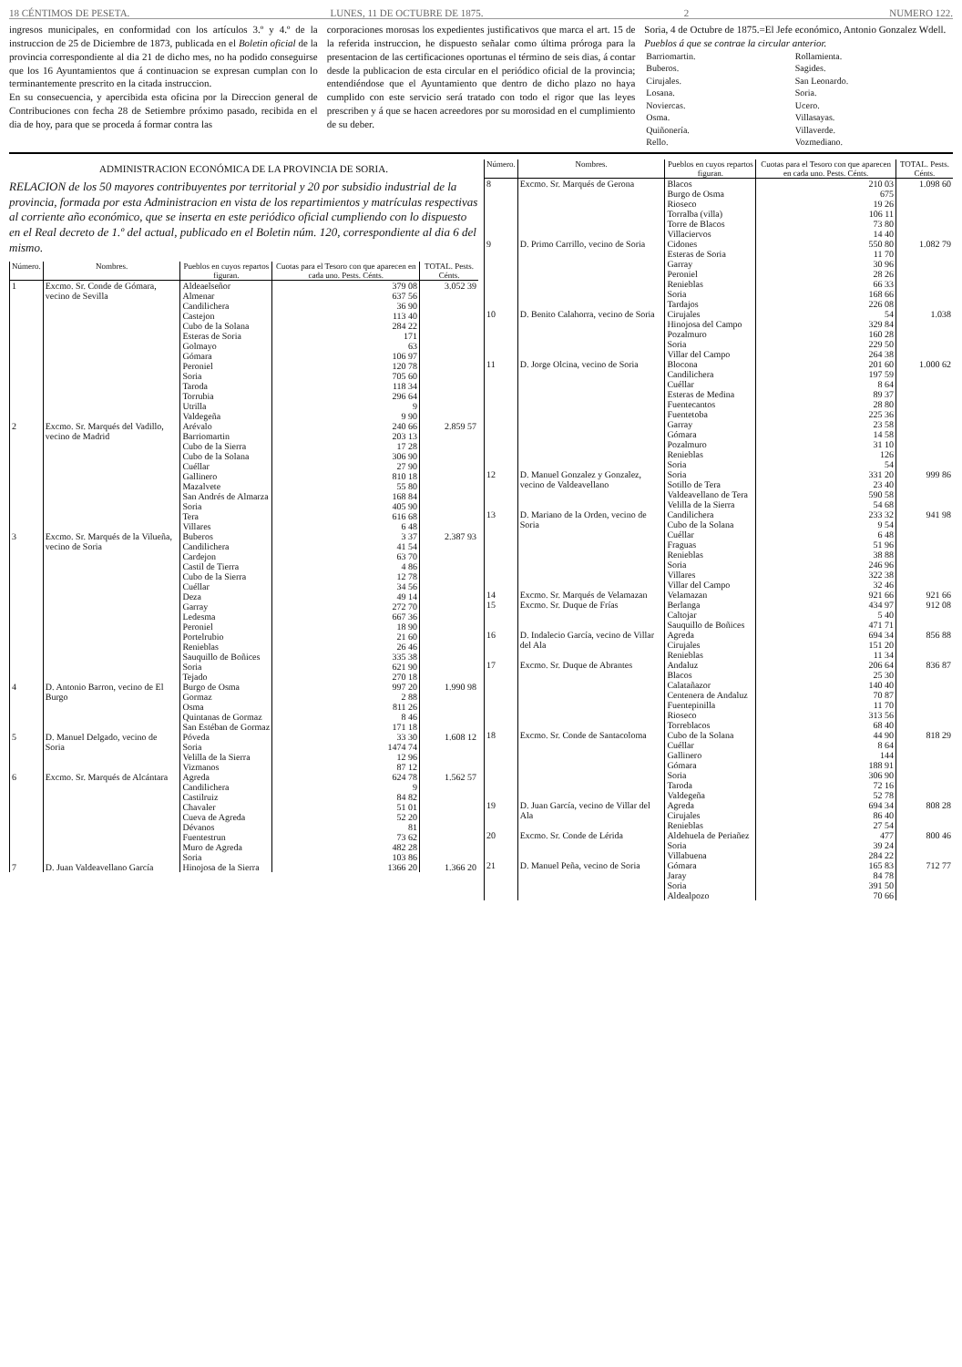18 CÉNTIMOS DE PESETA. LUNES, 11 DE OCTUBRE DE 1875. 2 NUMERO 122.
ingresos municipales, en conformidad con los artículos 3.º y 4.º de la instruccion de 25 de Diciembre de 1873, publicada en el Boletin oficial de la provincia correspondiente al dia 21 de dicho mes, no ha podido conseguirse que los 16 Ayuntamientos que á continuacion se expresan cumplan con lo terminantemente prescrito en la citada instruccion.
En su consecuencia, y apercibida esta oficina por la Direccion general de Contribuciones con fecha 28 de Setiembre próximo pasado, recibida en el dia de hoy, para que se proceda á formar contra las
corporaciones morosas los expedientes justificativos que marca el art. 15 de la referida instruccion, he dispuesto señalar como última próroga para la presentacion de las certificaciones oportunas el término de seis dias, á contar desde la publicacion de esta circular en el periódico oficial de la provincia; entendiéndose que el Ayuntamiento que dentro de dicho plazo no haya cumplido con este servicio será tratado con todo el rigor que las leyes prescriben y á que se hacen acreedores por su morosidad en el cumplimiento de su deber.
Soria, 4 de Octubre de 1875.=El Jefe económico, Antonio Gonzalez Wdell.
Pueblos á que se contrae la circular anterior.
| Barriomartin. Buberos. Cirujales. Losana. Noviercas. Osma. Quiñonería. Rello. | Rollamienta. Sagides. San Leonardo. Soria. Ucero. Villasayas. Villaverde. Vozmediano. |
ADMINISTRACION ECONÓMICA DE LA PROVINCIA DE SORIA.
RELACION de los 50 mayores contribuyentes por territorial y 20 por subsidio industrial de la provincia, formada por esta Administracion en vista de los repartimientos y matrículas respectivas al corriente año económico, que se inserta en este periódico oficial cumpliendo con lo dispuesto en el Real decreto de 1.º del actual, publicado en el Boletin núm. 120, correspondiente al dia 6 del mismo.
| Número. | Nombres. | Pueblos en cuyos repartos figuran. | Cuotas para el Tesoro con que aparecen en cada uno. Pests. Cénts. | TOTAL. Pests. Cénts. |
| --- | --- | --- | --- | --- |
| 1 | Excmo. Sr. Conde de Gómara, vecino de Sevilla | Aldeaelseñor Almenar Candilichera Castejon Cubo de la Solana Esteras de Soria Golmayo Gómara Peroniel Soria Taroda Torrubia Utrilla Valdegeña | 379 08 637 56 36 90 113 40 284 22 171 63 106 97 120 78 705 60 118 34 296 64 9 9 90 | 3.052 39 |
| 2 | Excmo. Sr. Marqués del Vadillo, vecino de Madrid | Arévalo Barriomartin Cubo de la Sierra Cubo de la Solana Cuéllar Gallinero Mazalvete San Andrés de Almarza Soria Tera Villares | 240 66 203 13 17 28 306 90 27 90 810 18 55 80 168 84 405 90 616 68 6 48 | 2.859 57 |
| 3 | Excmo. Sr. Marqués de la Vilueña, vecino de Soria | Buberos Candilichera Cardejon Castil de Tierra Cubo de la Sierra Cuéllar Deza Garray Ledesma Peroniel Portelrubio Renieblas Sauquillo de Boñices Soria Tejado | 3 37 41 54 63 70 4 86 12 78 34 56 49 14 272 70 667 36 18 90 21 60 26 46 335 38 621 90 270 18 | 2.387 93 |
| 4 | D. Antonio Barron, vecino de El Burgo | Burgo de Osma Gormaz Osma Quintanas de Gormaz San Estéban de Gormaz | 997 20 2 88 811 26 8 46 171 18 | 1.990 98 |
| 5 | D. Manuel Delgado, vecino de Soria | Póveda Soria Velilla de la Sierra Vizmanos | 33 30 1474 74 12 96 87 12 | 1.608 12 |
| 6 | Excmo. Sr. Marqués de Alcántara | Agreda Candilichera Castilruiz Chavaler Cueva de Agreda Dévanos Fuentestrun Muro de Agreda Soria | 624 78 9 84 82 51 01 52 20 81 73 62 482 28 103 86 | 1.562 57 |
| 7 | D. Juan Valdeavellano García | Hinojosa de la Sierra | 1366 20 | 1.366 20 |
| Número. | Nombres. | Pueblos en cuyos repartos figuran. | Cuotas para el Tesoro con que aparecen en cada uno. Pests. Cénts. | TOTAL. Pests. Cénts. |
| --- | --- | --- | --- | --- |
| 8 | Excmo. Sr. Marqués de Gerona | Blacos Burgo de Osma Rioseco Torralba (villa) Torre de Blacos Villaciervos | 210 03 675 19 26 106 11 73 80 14 40 | 1.098 60 |
| 9 | D. Primo Carrillo, vecino de Soria | Cidones Esteras de Soria Garray Peroniel Renieblas Soria Tardajos | 550 80 11 70 30 96 28 26 66 33 168 66 226 08 | 1.082 79 |
| 10 | D. Benito Calahorra, vecino de Soria | Cirujales Hinojosa del Campo Pozalmuro Soria Villar del Campo | 54 329 84 160 28 229 50 264 38 | 1.038 |
| 11 | D. Jorge Olcina, vecino de Soria | Blocona Candilichera Cuéllar Esteras de Medina Fuentecantos Fuentetoba Garray Gómara Pozalmuro Renieblas Soria | 201 60 197 59 8 64 89 37 28 80 225 36 23 58 14 58 31 10 126 54 | 1.000 62 |
| 12 | D. Manuel Gonzalez y Gonzalez, vecino de Valdeavellano | Soria Sotillo de Tera Valdeavellano de Tera Velilla de la Sierra | 331 20 23 40 590 58 54 68 | 999 86 |
| 13 | D. Mariano de la Orden, vecino de Soria | Candilichera Cubo de la Solana Cuéllar Fraguas Renieblas Soria Villares Villar del Campo | 233 32 9 54 6 48 51 96 38 88 246 96 322 38 32 46 | 941 98 |
| 14 | Excmo. Sr. Marqués de Velamazan | Velamazan | 921 66 | 921 66 |
| 15 | Excmo. Sr. Duque de Frías | Berlanga Caltojar Sauquillo de Boñices | 434 97 5 40 471 71 | 912 08 |
| 16 | D. Indalecio García, vecino de Villar del Ala | Agreda Cirujales Renieblas | 694 34 151 20 11 34 | 856 88 |
| 17 | Excmo. Sr. Duque de Abrantes | Andaluz Blacos Calatañazor Centenera de Andaluz Fuentepinilla Rioseco Torreblacos | 206 64 25 30 140 40 70 87 11 70 313 56 68 40 | 836 87 |
| 18 | Excmo. Sr. Conde de Santacoloma | Cubo de la Solana Cuéllar Gallinero Gómara Soria Taroda Valdegeña | 44 90 8 64 144 188 91 306 90 72 16 52 78 | 818 29 |
| 19 | D. Juan García, vecino de Villar del Ala | Agreda Cirujales Renieblas | 694 34 86 40 27 54 | 808 28 |
| 20 | Excmo. Sr. Conde de Lérida | Aldehuela de Periañez Soria Villabuena | 477 39 24 284 22 | 800 46 |
| 21 | D. Manuel Peña, vecino de Soria | Gómara Jaray Soria Aldealpozo | 165 83 84 78 391 50 70 66 | 712 77 |